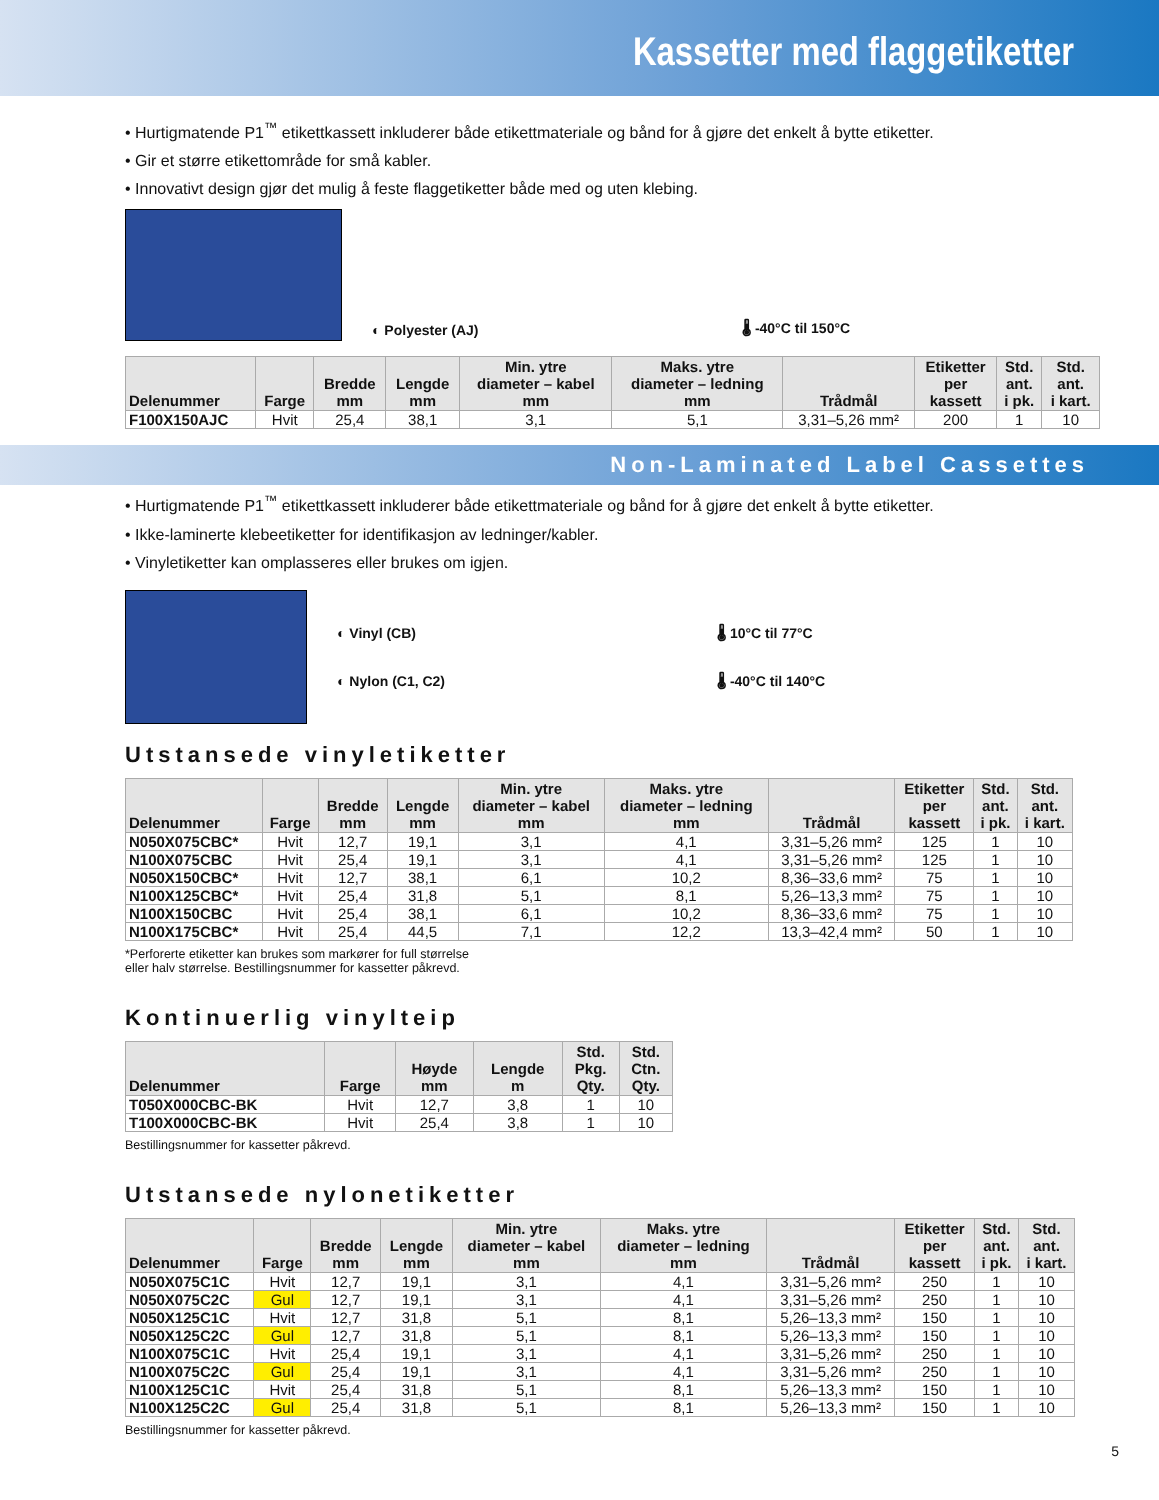Kassetter med flaggetiketter
• Hurtigmatende P1<sup>™</sup> etikettkassett inkluderer både etikettmateriale og bånd for å gjøre det enkelt å bytte etiketter.
• Gir et større etikettområde for små kabler.
• Innovativt design gjør det mulig å feste flaggetiketter både med og uten klebing.
◐ Polyester (AJ) 🌡 -40°C til 150°C
| Delenummer | Farge | Bredde mm | Lengde mm | Min. ytre diameter – kabel mm | Maks. ytre diameter – ledning mm | Trådmål | Etiketter per kassett | Std. ant. i pk. | Std. ant. i kart. |
| --- | --- | --- | --- | --- | --- | --- | --- | --- | --- |
| F100X150AJC | Hvit | 25,4 | 38,1 | 3,1 | 5,1 | 3,31–5,26 mm² | 200 | 1 | 10 |
Non-Laminated Label Cassettes
• Hurtigmatende P1<sup>™</sup> etikettkassett inkluderer både etikettmateriale og bånd for å gjøre det enkelt å bytte etiketter.
• Ikke-laminerte klebeetiketter for identifikasjon av ledninger/kabler.
• Vinyletiketter kan omplasseres eller brukes om igjen.
◐ Vinyl (CB)
◐ Nylon (C1, C2)
🌡 10°C til 77°C
🌡 -40°C til 140°C
Utstansede vinyletiketter
| Delenummer | Farge | Bredde mm | Lengde mm | Min. ytre diameter – kabel mm | Maks. ytre diameter – ledning mm | Trådmål | Etiketter per kassett | Std. ant. i pk. | Std. ant. i kart. |
| --- | --- | --- | --- | --- | --- | --- | --- | --- | --- |
| N050X075CBC* | Hvit | 12,7 | 19,1 | 3,1 | 4,1 | 3,31–5,26 mm² | 125 | 1 | 10 |
| N100X075CBC | Hvit | 25,4 | 19,1 | 3,1 | 4,1 | 3,31–5,26 mm² | 125 | 1 | 10 |
| N050X150CBC* | Hvit | 12,7 | 38,1 | 6,1 | 10,2 | 8,36–33,6 mm² | 75 | 1 | 10 |
| N100X125CBC* | Hvit | 25,4 | 31,8 | 5,1 | 8,1 | 5,26–13,3 mm² | 75 | 1 | 10 |
| N100X150CBC | Hvit | 25,4 | 38,1 | 6,1 | 10,2 | 8,36–33,6 mm² | 75 | 1 | 10 |
| N100X175CBC* | Hvit | 25,4 | 44,5 | 7,1 | 12,2 | 13,3–42,4 mm² | 50 | 1 | 10 |
*Perforerte etiketter kan brukes som markører for full størrelse
eller halv størrelse. Bestillingsnummer for kassetter påkrevd.
Kontinuerlig vinylteip
| Delenummer | Farge | Høyde mm | Lengde m | Std. Pkg. Qty. | Std. Ctn. Qty. |
| --- | --- | --- | --- | --- | --- |
| T050X000CBC-BK | Hvit | 12,7 | 3,8 | 1 | 10 |
| T100X000CBC-BK | Hvit | 25,4 | 3,8 | 1 | 10 |
Bestillingsnummer for kassetter påkrevd.
Utstansede nylonetiketter
| Delenummer | Farge | Bredde mm | Lengde mm | Min. ytre diameter – kabel mm | Maks. ytre diameter – ledning mm | Trådmål | Etiketter per kassett | Std. ant. i pk. | Std. ant. i kart. |
| --- | --- | --- | --- | --- | --- | --- | --- | --- | --- |
| N050X075C1C | Hvit | 12,7 | 19,1 | 3,1 | 4,1 | 3,31–5,26 mm² | 250 | 1 | 10 |
| N050X075C2C | Gul | 12,7 | 19,1 | 3,1 | 4,1 | 3,31–5,26 mm² | 250 | 1 | 10 |
| N050X125C1C | Hvit | 12,7 | 31,8 | 5,1 | 8,1 | 5,26–13,3 mm² | 150 | 1 | 10 |
| N050X125C2C | Gul | 12,7 | 31,8 | 5,1 | 8,1 | 5,26–13,3 mm² | 150 | 1 | 10 |
| N100X075C1C | Hvit | 25,4 | 19,1 | 3,1 | 4,1 | 3,31–5,26 mm² | 250 | 1 | 10 |
| N100X075C2C | Gul | 25,4 | 19,1 | 3,1 | 4,1 | 3,31–5,26 mm² | 250 | 1 | 10 |
| N100X125C1C | Hvit | 25,4 | 31,8 | 5,1 | 8,1 | 5,26–13,3 mm² | 150 | 1 | 10 |
| N100X125C2C | Gul | 25,4 | 31,8 | 5,1 | 8,1 | 5,26–13,3 mm² | 150 | 1 | 10 |
Bestillingsnummer for kassetter påkrevd.
5